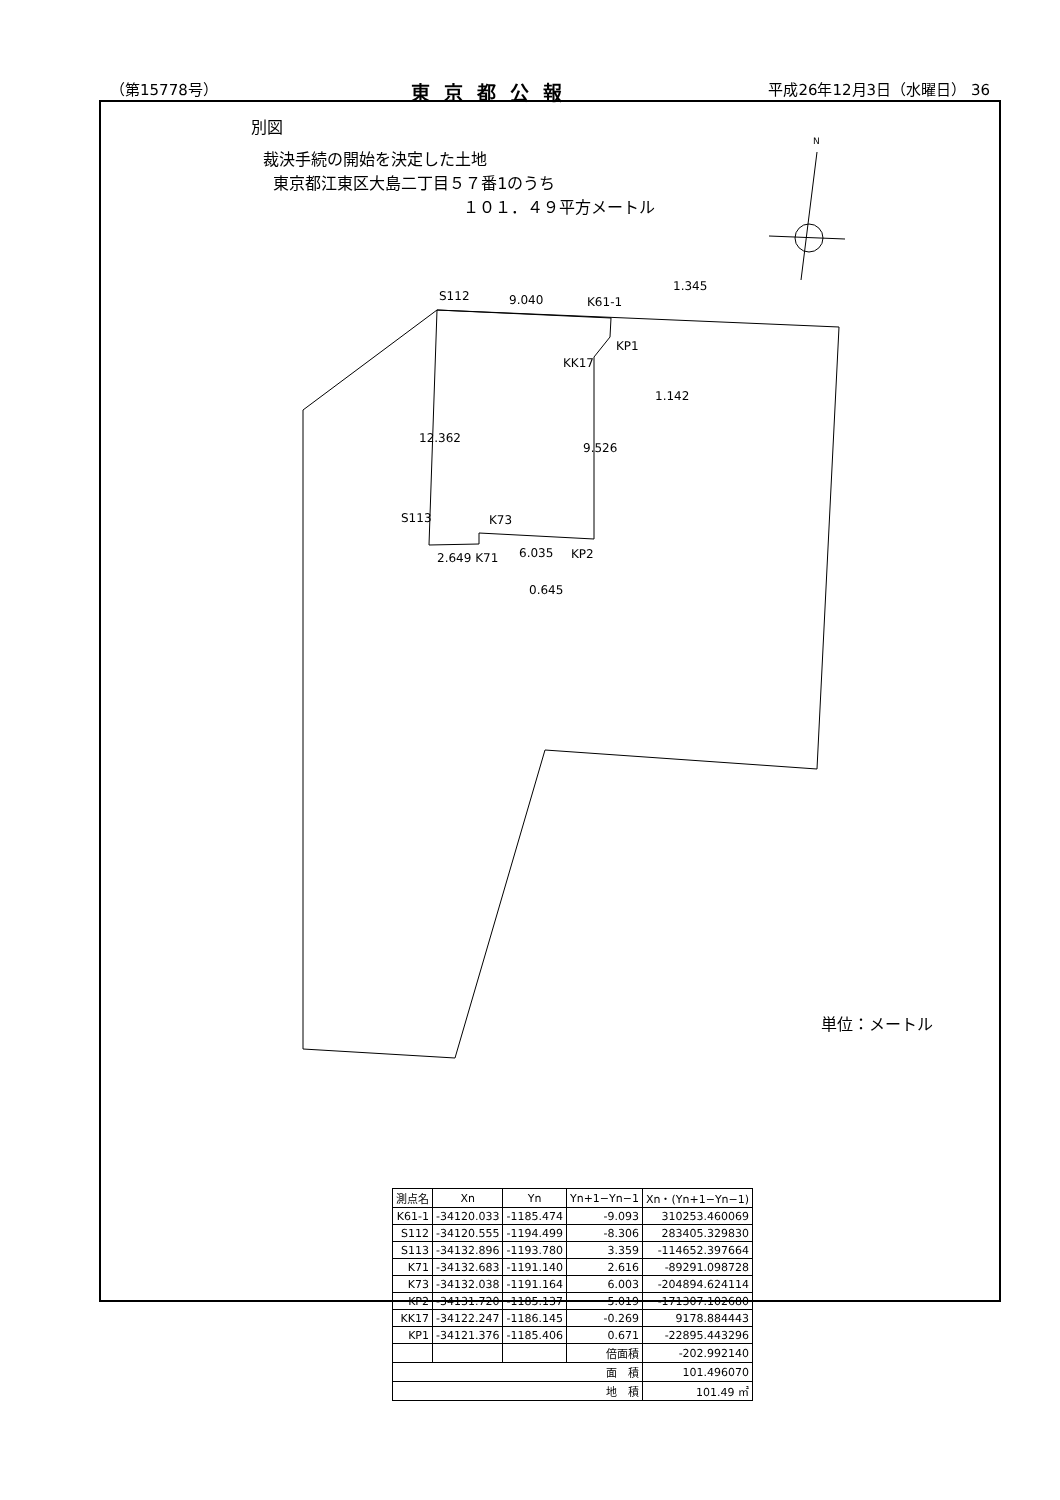（第15778号） 東京都公報 平成26年12月3日（水曜日） 36
別図
裁決手続の開始を決定した土地
東京都江東区大島二丁目５７番1のうち
１０１．４９平方メートル
S112
9.040
K61-1
1.345
KP1
KK17
1.142
S113
K73
6.035
KP2
2.649 K71
0.645
12.362
9.526
単位：メートル
N
| 測点名 | Xn | Yn | Yn+1−Yn−1 | Xn・(Yn+1−Yn−1) |
| --- | --- | --- | --- | --- |
| K61-1 | -34120.033 | -1185.474 | -9.093 | 310253.460069 |
| S112 | -34120.555 | -1194.499 | -8.306 | 283405.329830 |
| S113 | -34132.896 | -1193.780 | 3.359 | -114652.397664 |
| K71 | -34132.683 | -1191.140 | 2.616 | -89291.098728 |
| K73 | -34132.038 | -1191.164 | 6.003 | -204894.624114 |
| KP2 | -34131.720 | -1185.137 | 5.019 | -171307.102680 |
| KK17 | -34122.247 | -1186.145 | -0.269 | 9178.884443 |
| KP1 | -34121.376 | -1185.406 | 0.671 | -22895.443296 |
| | | | 倍面積 | -202.992140 |
| 面 積 | | | | 101.496070 |
| 地 積 | | | | 101.49 ㎡ |